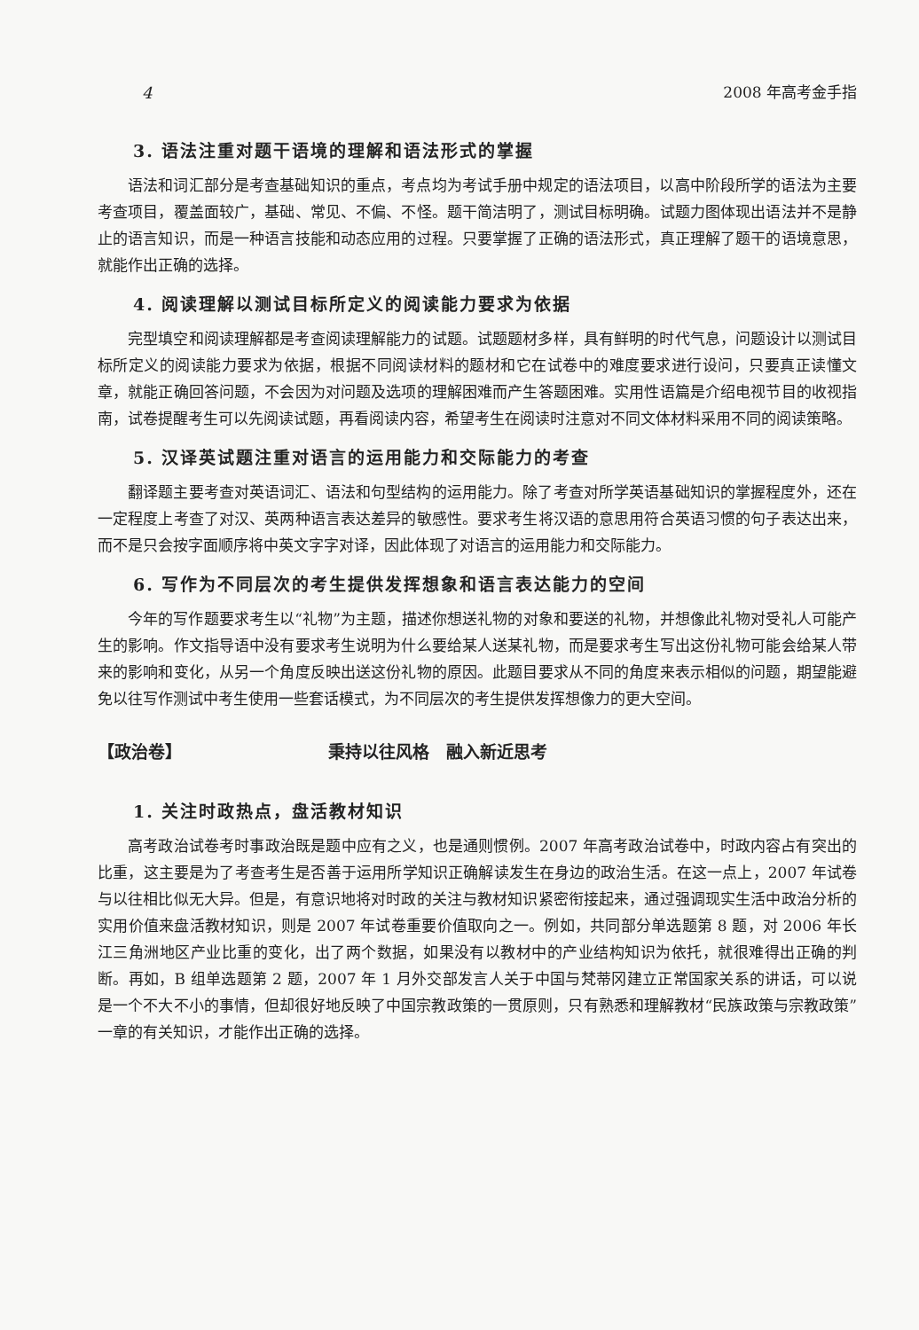4 2008 年高考金手指
3. 语法注重对题干语境的理解和语法形式的掌握
语法和词汇部分是考查基础知识的重点，考点均为考试手册中规定的语法项目，以高中阶段所学的语法为主要考查项目，覆盖面较广，基础、常见、不偏、不怪。题干简洁明了，测试目标明确。试题力图体现出语法并不是静止的语言知识，而是一种语言技能和动态应用的过程。只要掌握了正确的语法形式，真正理解了题干的语境意思，就能作出正确的选择。
4. 阅读理解以测试目标所定义的阅读能力要求为依据
完型填空和阅读理解都是考查阅读理解能力的试题。试题题材多样，具有鲜明的时代气息，问题设计以测试目标所定义的阅读能力要求为依据，根据不同阅读材料的题材和它在试卷中的难度要求进行设问，只要真正读懂文章，就能正确回答问题，不会因为对问题及选项的理解困难而产生答题困难。实用性语篇是介绍电视节目的收视指南，试卷提醒考生可以先阅读试题，再看阅读内容，希望考生在阅读时注意对不同文体材料采用不同的阅读策略。
5. 汉译英试题注重对语言的运用能力和交际能力的考查
翻译题主要考查对英语词汇、语法和句型结构的运用能力。除了考查对所学英语基础知识的掌握程度外，还在一定程度上考查了对汉、英两种语言表达差异的敏感性。要求考生将汉语的意思用符合英语习惯的句子表达出来，而不是只会按字面顺序将中英文字字对译，因此体现了对语言的运用能力和交际能力。
6. 写作为不同层次的考生提供发挥想象和语言表达能力的空间
今年的写作题要求考生以“礼物”为主题，描述你想送礼物的对象和要送的礼物，并想像此礼物对受礼人可能产生的影响。作文指导语中没有要求考生说明为什么要给某人送某礼物，而是要求考生写出这份礼物可能会给某人带来的影响和变化，从另一个角度反映出送这份礼物的原因。此题目要求从不同的角度来表示相似的问题，期望能避免以往写作测试中考生使用一些套话模式，为不同层次的考生提供发挥想像力的更大空间。
【政治卷】 秉持以往风格　融入新近思考
1. 关注时政热点，盘活教材知识
高考政治试卷考时事政治既是题中应有之义，也是通则惯例。2007 年高考政治试卷中，时政内容占有突出的比重，这主要是为了考查考生是否善于运用所学知识正确解读发生在身边的政治生活。在这一点上，2007 年试卷与以往相比似无大异。但是，有意识地将对时政的关注与教材知识紧密衔接起来，通过强调现实生活中政治分析的实用价值来盘活教材知识，则是 2007 年试卷重要价值取向之一。例如，共同部分单选题第 8 题，对 2006 年长江三角洲地区产业比重的变化，出了两个数据，如果没有以教材中的产业结构知识为依托，就很难得出正确的判断。再如，B 组单选题第 2 题，2007 年 1 月外交部发言人关于中国与梵蒂冈建立正常国家关系的讲话，可以说是一个不大不小的事情，但却很好地反映了中国宗教政策的一贯原则，只有熟悉和理解教材“民族政策与宗教政策”一章的有关知识，才能作出正确的选择。